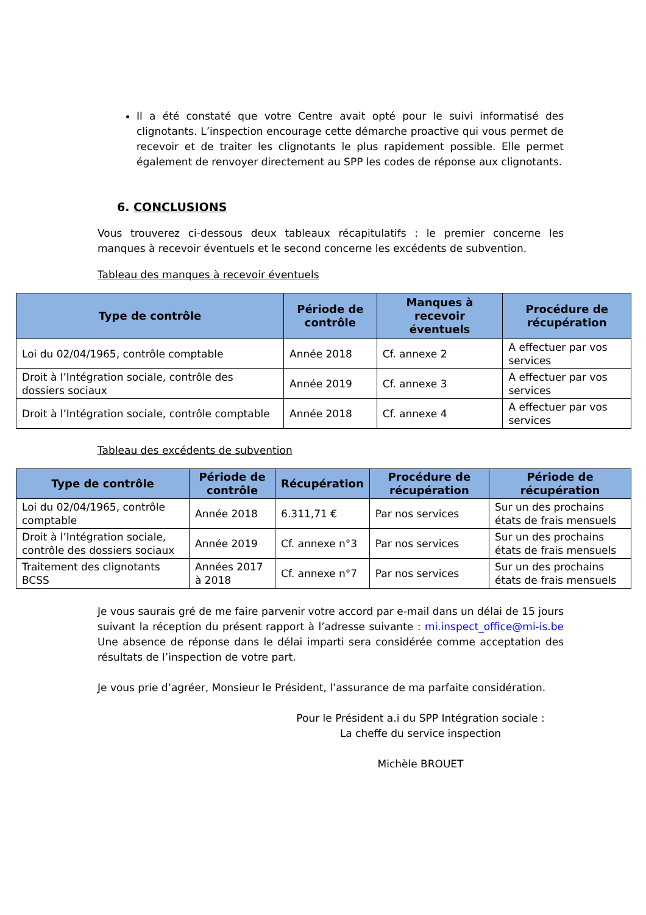Il a été constaté que votre Centre avait opté pour le suivi informatisé des clignotants. L’inspection encourage cette démarche proactive qui vous permet de recevoir et de traiter les clignotants le plus rapidement possible. Elle permet également de renvoyer directement au SPP les codes de réponse aux clignotants.
6. CONCLUSIONS
Vous trouverez ci-dessous deux tableaux récapitulatifs : le premier concerne les manques à recevoir éventuels et le second concerne les excédents de subvention.
Tableau des manques à recevoir éventuels
| Type de contrôle | Période de contrôle | Manques à recevoir éventuels | Procédure de récupération |
| --- | --- | --- | --- |
| Loi du 02/04/1965, contrôle comptable | Année 2018 | Cf. annexe 2 | A effectuer par vos services |
| Droit à l’Intégration sociale, contrôle des dossiers sociaux | Année 2019 | Cf. annexe 3 | A effectuer par vos services |
| Droit à l’Intégration sociale, contrôle comptable | Année 2018 | Cf. annexe 4 | A effectuer par vos services |
Tableau des excédents de subvention
| Type de contrôle | Période de contrôle | Récupération | Procédure de récupération | Période de récupération |
| --- | --- | --- | --- | --- |
| Loi du 02/04/1965, contrôle comptable | Année 2018 | 6.311,71 € | Par nos services | Sur un des prochains états de frais mensuels |
| Droit à l’Intégration sociale, contrôle des dossiers sociaux | Année 2019 | Cf. annexe n°3 | Par nos services | Sur un des prochains états de frais mensuels |
| Traitement des clignotants BCSS | Années 2017 à 2018 | Cf. annexe n°7 | Par nos services | Sur un des prochains états de frais mensuels |
Je vous saurais gré de me faire parvenir votre accord par e-mail dans un délai de 15 jours suivant la réception du présent rapport à l’adresse suivante : mi.inspect_office@mi-is.be Une absence de réponse dans le délai imparti sera considérée comme acceptation des résultats de l’inspection de votre part.
Je vous prie d’agréer, Monsieur le Président, l’assurance de ma parfaite considération.
Pour le Président a.i du SPP Intégration sociale :
La cheffe du service inspection
Michèle BROUET